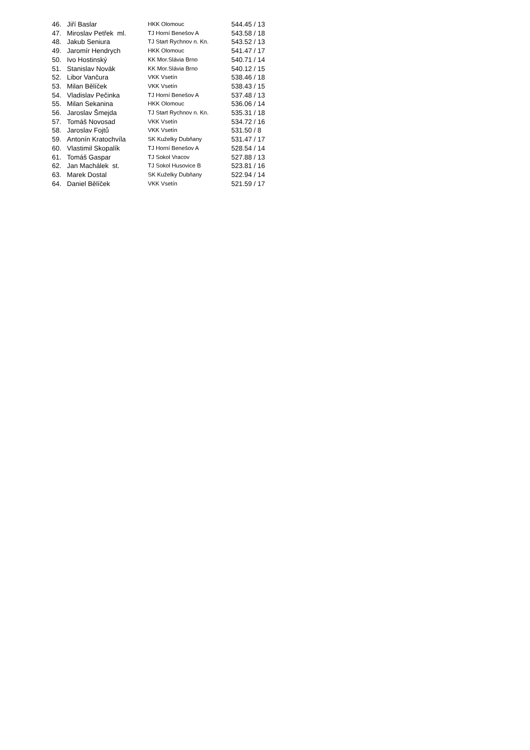| 46. | Jiří Baslar | HKK Olomouc | 544.45 / 13 |
| 47. | Miroslav Petřek ml. | TJ Horní Benešov A | 543.58 / 18 |
| 48. | Jakub Seniura | TJ Start Rychnov n. Kn. | 543.52 / 13 |
| 49. | Jaromír Hendrych | HKK Olomouc | 541.47 / 17 |
| 50. | Ivo Hostinský | KK Mor.Slávia Brno | 540.71 / 14 |
| 51. | Stanislav Novák | KK Mor.Slávia Brno | 540.12 / 15 |
| 52. | Libor Vančura | VKK Vsetín | 538.46 / 18 |
| 53. | Milan Bělíček | VKK Vsetín | 538.43 / 15 |
| 54. | Vladislav Pečinka | TJ Horní Benešov A | 537.48 / 13 |
| 55. | Milan Sekanina | HKK Olomouc | 536.06 / 14 |
| 56. | Jaroslav Šmejda | TJ Start Rychnov n. Kn. | 535.31 / 18 |
| 57. | Tomáš Novosad | VKK Vsetín | 534.72 / 16 |
| 58. | Jaroslav Fojtů | VKK Vsetín | 531.50 / 8 |
| 59. | Antonín Kratochvíla | SK Kuželky Dubňany | 531.47 / 17 |
| 60. | Vlastimil Skopalík | TJ Horní Benešov A | 528.54 / 14 |
| 61. | Tomáš Gaspar | TJ Sokol Vracov | 527.88 / 13 |
| 62. | Jan Machálek st. | TJ Sokol Husovice B | 523.81 / 16 |
| 63. | Marek Dostal | SK Kuželky Dubňany | 522.94 / 14 |
| 64. | Daniel Bělíček | VKK Vsetín | 521.59 / 17 |